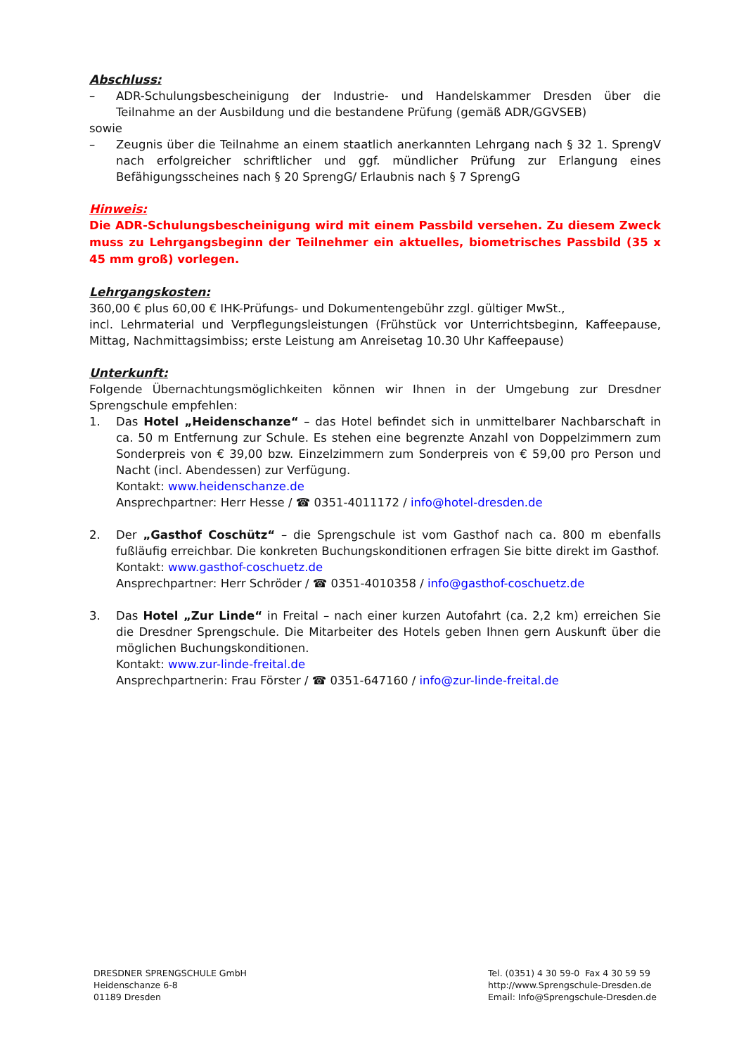Abschluss:
– ADR-Schulungsbescheinigung der Industrie- und Handelskammer Dresden über die Teilnahme an der Ausbildung und die bestandene Prüfung (gemäß ADR/GGVSEB)
sowie
– Zeugnis über die Teilnahme an einem staatlich anerkannten Lehrgang nach § 32 1. SprengV nach erfolgreicher schriftlicher und ggf. mündlicher Prüfung zur Erlangung eines Befähigungsscheines nach § 20 SprengG/ Erlaubnis nach § 7 SprengG
Hinweis:
Die ADR-Schulungsbescheinigung wird mit einem Passbild versehen. Zu diesem Zweck muss zu Lehrgangsbeginn der Teilnehmer ein aktuelles, biometrisches Passbild (35 x 45 mm groß) vorlegen.
Lehrgangskosten:
360,00 € plus 60,00 € IHK-Prüfungs- und Dokumentengebühr zzgl. gültiger MwSt.,
incl. Lehrmaterial und Verpflegungsleistungen (Frühstück vor Unterrichtsbeginn, Kaffeepause, Mittag, Nachmittagsimbiss; erste Leistung am Anreisetag 10.30 Uhr Kaffeepause)
Unterkunft:
Folgende Übernachtungsmöglichkeiten können wir Ihnen in der Umgebung zur Dresdner Sprengschule empfehlen:
1. Das Hotel „Heidenschanze“ – das Hotel befindet sich in unmittelbarer Nachbarschaft in ca. 50 m Entfernung zur Schule. Es stehen eine begrenzte Anzahl von Doppelzimmern zum Sonderpreis von € 39,00 bzw. Einzelzimmern zum Sonderpreis von € 59,00 pro Person und Nacht (incl. Abendessen) zur Verfügung.
Kontakt: www.heidenschanze.de
Ansprechpartner: Herr Hesse / ☎ 0351-4011172 / info@hotel-dresden.de
2. Der „Gasthof Coschütz“ – die Sprengschule ist vom Gasthof nach ca. 800 m ebenfalls fußläufig erreichbar. Die konkreten Buchungskonditionen erfragen Sie bitte direkt im Gasthof.
Kontakt: www.gasthof-coschuetz.de
Ansprechpartner: Herr Schröder / ☎ 0351-4010358 / info@gasthof-coschuetz.de
3. Das Hotel „Zur Linde“ in Freital – nach einer kurzen Autofahrt (ca. 2,2 km) erreichen Sie die Dresdner Sprengschule. Die Mitarbeiter des Hotels geben Ihnen gern Auskunft über die möglichen Buchungskonditionen.
Kontakt: www.zur-linde-freital.de
Ansprechpartnerin: Frau Förster / ☎ 0351-647160 / info@zur-linde-freital.de
DRESDNER SPRENGSCHULE GmbH
Heidenschanze 6-8
01189 Dresden
Tel. (0351) 4 30 59-0 Fax 4 30 59 59
http://www.Sprengschule-Dresden.de
Email: Info@Sprengschule-Dresden.de